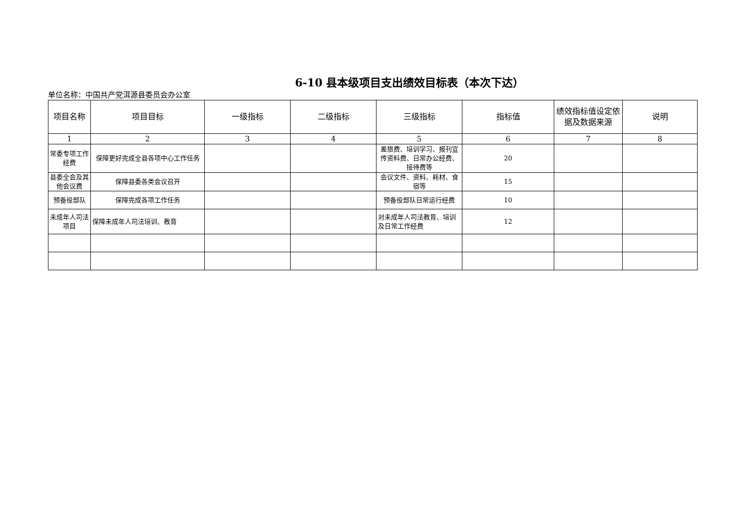6-10 县本级项目支出绩效目标表（本次下达）
单位名称：中国共产党洱源县委员会办公室
| 项目名称 | 项目目标 | 一级指标 | 二级指标 | 三级指标 | 指标值 | 绩效指标值设定依据及数据来源 | 说明 |
| --- | --- | --- | --- | --- | --- | --- | --- |
| 1 | 2 | 3 | 4 | 5 | 6 | 7 | 8 |
| 常委专项工作经费 | 保障更好完成全县各项中心工作任务 | | | 差旅费、培训学习、报刊宣传资料费、日常办公经费、接待费等 | 20 | | |
| 县委全会及其他会议费 | 保障县委各类会议召开 | | | 会议文件、资料、耗材、食宿等 | 15 | | |
| 预备役部队 | 保障完成各项工作任务 | | | 预备役部队日常运行经费 | 10 | | |
| 未成年人司法项目 | 保障未成年人司法培训、教育 | | | 对未成年人司法教育、培训及日常工作经费 | 12 | | |